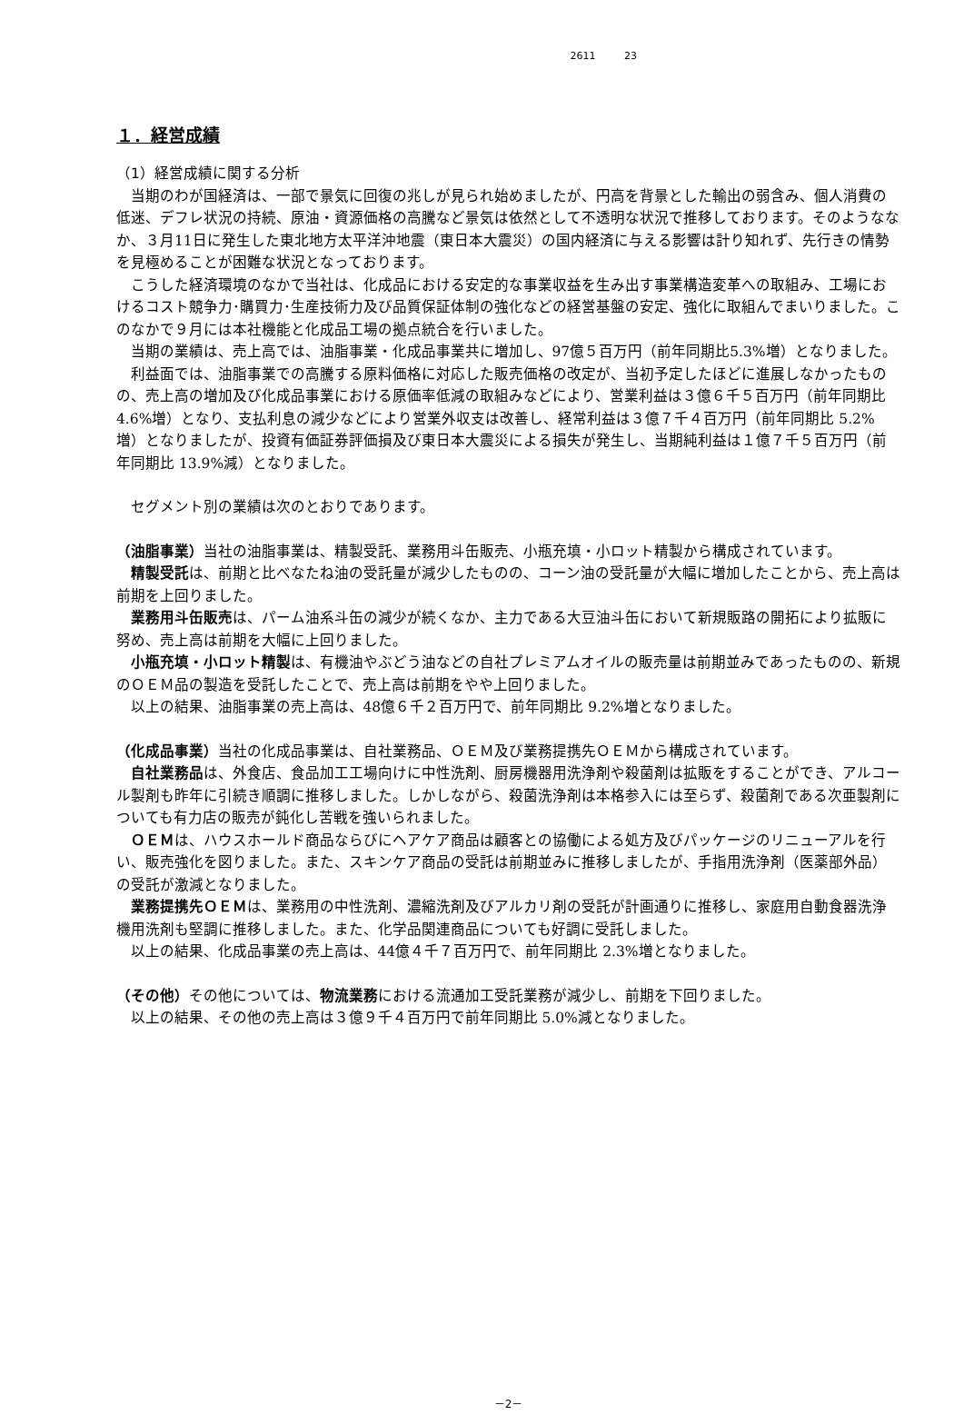2611 23
１．経営成績
（1）経営成績に関する分析
当期のわが国経済は、一部で景気に回復の兆しが見られ始めましたが、円高を背景とした輸出の弱含み、個人消費の低迷、デフレ状況の持続、原油・資源価格の高騰など景気は依然として不透明な状況で推移しております。そのようななか、３月11日に発生した東北地方太平洋沖地震（東日本大震災）の国内経済に与える影響は計り知れず、先行きの情勢を見極めることが困難な状況となっております。
こうした経済環境のなかで当社は、化成品における安定的な事業収益を生み出す事業構造変革への取組み、工場におけるコスト競争力･購買力･生産技術力及び品質保証体制の強化などの経営基盤の安定、強化に取組んでまいりました。このなかで９月には本社機能と化成品工場の拠点統合を行いました。
当期の業績は、売上高では、油脂事業・化成品事業共に増加し、97億５百万円（前年同期比5.3%増）となりました。
利益面では、油脂事業での高騰する原料価格に対応した販売価格の改定が、当初予定したほどに進展しなかったものの、売上高の増加及び化成品事業における原価率低減の取組みなどにより、営業利益は３億６千５百万円（前年同期比 4.6%増）となり、支払利息の減少などにより営業外収支は改善し、経常利益は３億７千４百万円（前年同期比 5.2%増）となりましたが、投資有価証券評価損及び東日本大震災による損失が発生し、当期純利益は１億７千５百万円（前年同期比 13.9%減）となりました。
セグメント別の業績は次のとおりであります。
（油脂事業）当社の油脂事業は、精製受託、業務用斗缶販売、小瓶充填・小ロット精製から構成されています。
精製受託は、前期と比べなたね油の受託量が減少したものの、コーン油の受託量が大幅に増加したことから、売上高は前期を上回りました。
業務用斗缶販売は、パーム油系斗缶の減少が続くなか、主力である大豆油斗缶において新規販路の開拓により拡販に努め、売上高は前期を大幅に上回りました。
小瓶充填・小ロット精製は、有機油やぶどう油などの自社プレミアムオイルの販売量は前期並みであったものの、新規のＯＥＭ品の製造を受託したことで、売上高は前期をやや上回りました。
以上の結果、油脂事業の売上高は、48億６千２百万円で、前年同期比 9.2%増となりました。
（化成品事業）当社の化成品事業は、自社業務品、ＯＥＭ及び業務提携先ＯＥＭから構成されています。
自社業務品は、外食店、食品加工工場向けに中性洗剤、厨房機器用洗浄剤や殺菌剤は拡販をすることができ、アルコール製剤も昨年に引続き順調に推移しました。しかしながら、殺菌洗浄剤は本格参入には至らず、殺菌剤である次亜製剤についても有力店の販売が鈍化し苦戦を強いられました。
ＯＥＭは、ハウスホールド商品ならびにヘアケア商品は顧客との協働による処方及びパッケージのリニューアルを行い、販売強化を図りました。また、スキンケア商品の受託は前期並みに推移しましたが、手指用洗浄剤（医薬部外品）の受託が激減となりました。
業務提携先ＯＥＭは、業務用の中性洗剤、濃縮洗剤及びアルカリ剤の受託が計画通りに推移し、家庭用自動食器洗浄機用洗剤も堅調に推移しました。また、化学品関連商品についても好調に受託しました。
以上の結果、化成品事業の売上高は、44億４千７百万円で、前年同期比 2.3%増となりました。
（その他）その他については、物流業務における流通加工受託業務が減少し、前期を下回りました。
以上の結果、その他の売上高は３億９千４百万円で前年同期比 5.0%減となりました。
－2－